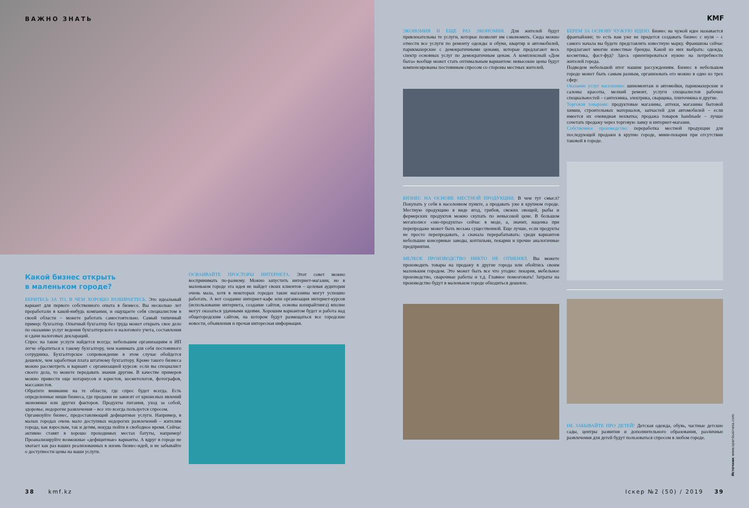ВАЖНО ЗНАТЬ
Какой бизнес открыть
в маленьком городе?
БЕРИТЕСЬ ЗА ТО, В ЧЕМ ХОРОШО РАЗБИРАЕТЕСЬ. Это идеальный вариант для первого собственного опыта в бизнесе. Вы несколько лет проработали в какой-нибудь компании, и ощущаете себя специалистом в своей области – можете работать самостоятельно. Самый типичный пример: бухгалтер. Опытный бухгалтер без труда может открыть свое дело по оказанию услуг ведения бухгалтерского и налогового учета, составления и сдачи налоговых деклараций.
Спрос на такие услуги найдется всегда: небольшим организациям и ИП легче обратиться к такому бухгалтеру, чем нанимать для себя постоянного сотрудника. Бухгалтерское сопровождение в этом случае обойдется дешевле, чем заработная плата штатному бухгалтеру. Кроме такого бизнеса можно рассмотреть и вариант с организацией курсов: если вы специалист своего дела, то можете передавать знания другим. В качестве примеров можно привести еще нотариусов и юристов, косметологов, фотографов, массажистов.
Обратите внимание на те области, где спрос будет всегда. Есть определенные ниши бизнеса, где продажи не зависят от кризисных явлений экономики или других факторов. Продукты питания, уход за собой, здоровье, недорогие развлечения – все это всегда пользуется спросом.
Организуйте бизнес, предоставляющий дефицитные услуги. Например, в малых городах очень мало доступных недорогих развлечений – жителям города, как взрослым, так и детям, некуда пойти в свободное время. Сейчас активно ставят в хорошо проходимых местах батуты, например! Проанализируйте возможные «дефицитные» варианты. А вдруг в городе не хватает как раз ваших реализованных в жизнь бизнес-идей, и не забывайте о доступности цены на ваши услуги.
ОСВАИВАЙТЕ ПРОСТОРЫ ИНТЕРНЕТА. Этот совет можно воспринимать по-разному. Можно запустить интернет-магазин, но в маленьком городе эта идея не найдет своих клиентов – целевая аудитория очень мала, хотя в некоторых городах такие магазины могут успешно работать. А вот создание интернет-кафе или организация интернет-курсов (использование интернета, создание сайтов, основы копирайтинга) вполне могут оказаться удачными идеями. Хорошим вариантом будет и работа над общегородским сайтом, на котором будут размещаться все городские новости, объявления и прочая интересная информация.
38 kmf.kz
KMF
ЭКОНОМИЯ И ЕЩЕ РАЗ ЭКОНОМИЯ. Для жителей будут привлекательны те услуги, которые позволят им сэкономить. Сюда можно отнести все услуги по ремонту одежды и обуви, квартир и автомобилей, парикмахерские с демократичными ценами, которые предлагают весь спектр основных услуг по демократичным ценам. А комплексный «Дом быта» вообще может стать оптимальным вариантом: невысокие цены будут компенсированы постоянным спросом со стороны местных жителей.
БИЗНЕС НА ОСНОВЕ МЕСТНОЙ ПРОДУКЦИИ. В чем тут смысл? Покупать у себя в населенном пункте, а продавать уже в крупном городе. Местную продукцию в виде ягод, грибов, свежих овощей, рыбы и фермерских продуктов можно скупать по невысокой цене. В большом мегаполисе «эко-продукты» сейчас в моде, а, значит, наценка при перепродаже может быть весьма существенной. Еще лучше, если продукты не просто перепродавать, а сначала перерабатывать: среди вариантов небольшие консервные заводы, коптильни, пекарни и прочие аналогичные предприятия.
МЕЛКОЕ ПРОИЗВОДСТВО НИКТО НЕ ОТМЕНЯЛ. Вы можете производить товары на продажу в другие города или обойтись своим маленьким городом. Это может быть все что угодно: пекарня, мебельное производство, сварочные работы и т.д. Главное помозговать! Затраты на производство будут в маленьком городе обходиться дешевле.
БЕРЕМ ЗА ОСНОВУ ЧУЖУЮ ИДЕЮ. Бизнес на чужой идее называется франчайзинг, то есть вам уже не придется создавать бизнес с нуля – с самого начала вы будете представлять известную марку. Франшизы сейчас предлагают многие известные бренды. Какой из них выбрать: одежда, косметика, фаст-фуд? Здесь ориентироваться нужно на потребности жителей города.
Подведем небольшой итог нашим рассуждениям. Бизнес в небольшом городе может быть самым разным, организовать его можно в одно из трех сфер:
Оказание услуг населению: шиномонтаж и автомойки, парикмахерские и салоны красоты, мелкий ремонт, услуги специалистов рабочих специальностей – сантехника, электрика, сварщика, плиточника и другие.
Торговля товарами: продуктовые магазины, аптеки, магазины бытовой химии, строительных материалов, запчастей для автомобилей – если имеется их очевидная нехватка; продажа товаров handmade – лучше сочетать продажу через торговую лавку и интернет-магазин.
Собственное производство: переработка местной продукции для последующей продажи в крупно городе, мини-пекарня при отсутствии таковой в городе.
НЕ ЗАБЫВАЙТЕ ПРО ДЕТЕЙ! Детская одежда, обувь, частные детские сады, центры развития и дополнительного образования, различные развлечения для детей будут пользоваться спросом в любом городе.
Источник www.openbusiness.com
Іскер №2 (50) / 2019 39